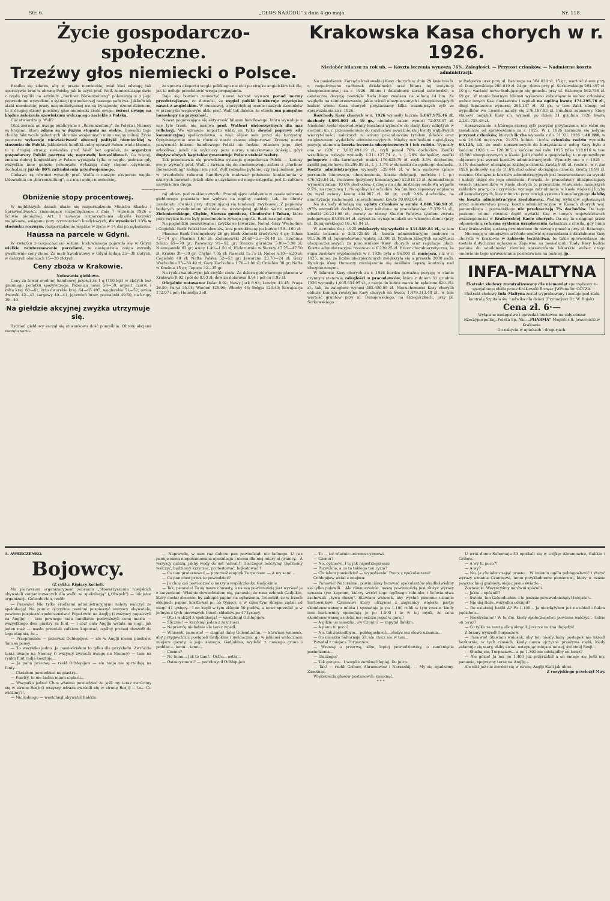Str. 6. „GŁOS NARODU" z dnia 4-go maja. Nr. 118.
Życie gospodarczo-społeczne.
Trzeźwy głos niemiecki o Polsce.
Rzadko się zdarza, aby w prasie niemieckiej miał ktoś odwagę tak uporczywie brać w obronę Polskę, jak to czyni prof. Wolf, zamieszczając dwie z rzędu repliki na artykuły „Berliner Börsenzeitung" polemizujące z jego poprzednimi wywodami o sytuacji gospodarczej naszego państwa. Jakkolwiek ataki niemieckiej prasy nacjonalistycznej nie są bynajmniej czemś dziwnem, to z drugiej strony poważny głos niemiecki zrobi swoje: zwróci uwagę na błędne założenia szowinizmu walczącego zaciekle z Polską.
Cóż stwierdza p. Wolf?
Otóż zwraca on uwagę publicyście z „Börsenzeitung", że Polska i Niemcy są krajami, które zdane są w dużym stopniu na siebie. Dowodzi tego choćby fakt wcale pokaźnych obrotów wzajemnych mimo wojny celnej. Życie poprostu wykazuje niewłaściwość obecnej polityki niemieckiej w stosunku do Polski. Jakkolwiek konflikt celny sprawił Polsce wiele kłopotu, to z drugiej strony, stwierdza prof. Wolf bez ogródek, że organizm gospodarczy Polski poczyna się naprawdę konsolidować. Co więcej, zmiana dobrej konjunktury w Polsce wystąpiła tylko w węglu, podczas gdy wszystkie inne gałęzie przemysłu wykazują duży stopień ożywienia, dochodzący już do 80% zatrudnienia przedwojennego.
Ciekawe są również wywody prof. Wolfa o naszym eksporcie węgla. Udowadnia on „Börsenzeitung", a z nią i opinji niemieckiej,
że sprawa eksportu węgla polskiego nie stoi po strajku angielskim tak źle, jak to usiłuje przedstawić wroga propaganda.
Daje się bowiem zauważyć nawet wzrost wywozu ponad normy przedstrajkowe, co dowodzi, że węgiel polski konkuruje zwycięsko nawet z angielskim. W rzeczowej, a przychylnej ocenie naszych stosunków w przemyśle węglowym idzie prof. Wolf tak daleko, że stawia mu pomyślne horoskopy na przyszłość.
Nawet pogarszająca się aktywność bilansu handlowego, która wywołuje u nas tyle trosk, nie nasuwa prof. Wolfowi niekorzystnych dla nas refleksyj. We wzroście importu widzi on tylko dowód poprawy siły konsumcyjnej społeczeństwa, a więc objaw sam przez się korzystny. Optymistycznie ocenia również nasze szanse eksportowe. Zresztą nawet pasywność bilansu handlowego Polski nie będzie, zdaniem jego, zbyt szkodliwa, jeżeli nie wykroczy poza normy umiarkowane (mäsig), gdyż dopływ obcych kapitałów gwarantuje Polsce stałość waluty.
Tak przedstawia się prawdziwa sytuacja gospodarcza Polski — kończy swoje wywody prof. Wolf. I zwraca się do anonimowego autora z „Berliner Börsenzeitung" zadając mu prof. Wolf rozsądne pytanie, czy racjonalnem jest w przededniu rokowań handlowych malować położenie kontrahenta w czarnych barwach. Jeżeli idzie o uzyskanie od niego ustępstw, jest to całkiem niewłaściwa droga.
———o———
Obniżenie stopy procentowej.
W najbliższych dniach ukaże się rozporządzenie Ministra Skarbu i Sprawiedliwości, zmieniające rozporządzenie z dnia 7 września 1926 o lichwie pieniężnej. Art. 1 nowego rozporządzenia określa korzyści majątkowe, osiągane przy czynnościach kredytowych, do wysokości 13% w stosunku rocznym. Rozporządzenie wejdzie w życie w 14 dni po ogłoszeniu.
Haussa na parcele w Gdyni.
W związku z rozpoczęciem sezonu budowlanego pojawiło się w Gdyni wielkie zainteresowanie parcelami, w następstwie czego wzrosły gwałtownie ceny ziemi. Za metr kwadratowy w Gdyni żądają 25—30 złotych, w dalszych okolicach 15—20 złotych.
Ceny zboża w Krakowie.
Notowania giełdowe.
Ceny za towar średniej handlowej jakości za 1 q (100 kg.) w złotych bez gminnego podatku spożywczego. Pszenica nowa 58—59, argent. czerw. i żółta kraj. 60—61, żyto dworskie kraj. 64—65 495, węgierskie 51—52, owies dworski 42—43, targowy 40—41, jęczmień brow. poznański 49.50, na krupy 39—40.
Na giełdzie akcyjnej zwyżka utrzymuje się.
Tydzień giełdowy zaczął się stosunkowo dość pomyślnie. Obroty akcjami zaczęto wczo-
raj odrazu pod znakiem zwyżki. Przemijające osłabienie w czasie zebrania giełdowego pozostało bez wpływu na ogólny nastrój, tak, że obroty zamknięto również przy utrzymującej się tendencji zwyżkowej. Z papierów będących przedmiotem obrotów na wczorajszej giełdzie warto wymienić Zieleniewskiego, Chybie, Siersza górnicza, Chodorów i Tohan, które przy zwyżce kursu były przedmiotem żywego popytu. Ruch na ogół silny.
Na pogiełdziu poszukiwane i zwyżkowe Jaworzno, Nobel, Gazy Wschodnie i Cegielski Bank Polski bez obrotów, lecz poszukiwany po kursie 158—160 zł.
Płacono: Bank Przemysłowy 26 gr; Bank Ziemski kredytowy 4 gr; Tohan 72—74 gr; Pharma 1.60 zł; Zieleniewski 24.60—25—24.40 zł; Trzebinia żelazo 69—70 gr; Parowozy 91—92 gr; Siersza górnicza 5.80—5.90 zł; Niemojowski 63 gr; Azoty 1.40—1.50 zł; Elektrownia w Sierszy 47.25—47.50 zł; Krakus 38—39 gr; Chybie 7.05 zł; Piasecki 15.75 zł; Nobel 6.10—6.20 zł; Cegielski 48 zł; Nafta Polska 52—53 gr; Jaworzno 23.70—24 zł; Gazy Wschodnie 33—33.40 zł; Gazy Zachodnie 1.70—1.80 zł; Ćmielów 38 gr; Nafta w Krośnie 15 gr; Tepege 32—35 gr.
Na rynku walutowym jak zwykle cisza. Za dolara gotówkowego płacono w Krakowie 8.92 i pół do 8.93 zł; dewiza dolarowa 8.94 i pół do 8.95 zł.
Oficjalnie notowano: Dolar 8.92; Nowy Jork 8.93; Londyn 43.45; Praga 26.50; Paryż 35.04; Wiedeń 125.96; Włochy 46; Belgja 124.40; Szwajcarja 172.07 i pół; Holandja 358.
Krakowska Kasa chorych w r. 1926.
Niedobór bilansu za rok ub. — Koszta leczenia wynoszą 76%. Zaległości. — Przyrost członków. — Nadmierne koszta administracji.
Na posiedzeniu Zarządu krakowskiej Kasy chorych w dniu 29 kwietnia b. r. rozpatrywano rachunek działalności oraz bilans tej instytucji ubezpieczeniowej za r. 1926. Bilans i działalność zarząd zatwierdził, a ostateczną decyzję powzięłe Rada Kasy zwołana na sobotę 14 bm. Ze względu na zainteresowanie, jakie wśród ubezpieczonych i ubezpieczających budzić winna Kasa chorych przytaczamy kilka ważniejszych cyfr ze sprawozdania za r. 1926.
Rozchody Kasy chorych w r. 1926 wynosiły łącznie 5,067.975,46 zł, dochody 4,995.901 zł. 49 gr., niedobór zatem wynosi 72.073.97 zł. Niedobór został spowodowany kosztami wyborów do Rady Kasy odbytych w sierpniu ub. r. przeniesieniem do rozchodów poważniejszej kwoty wątpliwych wierzytelności, należnych ze strony pracodawców tytułem składek oraz zwiększeniem wydatków administracyjnych. Między rozchodami największą pozycję stanowią koszta leczenia ubezpieczonych i ich rodzin. Wynosiły one w 1926 r. 3,802.494.19 zł., czyli ponad 76% dochodów. Zasiłki wszelkiego rodzaju wynosiły 1.311.127.74 z., t. j. 26% dochodów, zasiłki połogowe i dla karmiących matek 176.625.79 zł. czyli 3.5% dochodów, zasiłki pogrzebowe 85.299.89 zł., t. j. 1.7% w stosunku do ogólnego dochodu. Koszta administracyjne wynosiły 529.444 zł. w tem osobowe (płace personalu biurowego, ubezpieczenia, koszta delegacji, podróże i t. p.) 476.526.04 zł., rzeczowe (przybory kancelaryjne) 52.918.13 zł. Administracja wynosiła zatem 10.6% dochodów, z czego na administrację osobową wypada 9.5%, na rzeczową 1.1% ogólnych dochodów. Na fundusz zapasowy odpisano (w myśl ustawy kwotę 494.987 zł. 60 gr., czyli 9.9% dochodów, na amortyzację ruchomości i nieruchomości kwotę 39.892.64 zł.
Na dochody składają się: opłaty członków w sumie 4,848.766.90 zł. (95% wszystkich dochodów), kary nałożone na pracodawców 15.379.51 zł., odsetki 20.221.98 zł., zwroty ze strony Skarbu Państwa tytułem zwrotu połogowego 87.895.64 zł. czynsz za wynajem lokali we własnym domu (przy ul. Dunajewskiego) 16.763.94 zł.
W stosunku do r. 1925 zwiększyły się wydatki o 334.589.84 zł., w tem koszta leczenia o 203.725.69 zł., koszta administracyjne osobowe o 91.536.09 zł. (spowodowane wpłatą 53.000 zł. tytułem zaległych należytości ubezpieczeniowych za pracowników Kasy chorych oraz regulacje płac). Koszta administracyjne rzeczowe o 6.230.25 zł. Rzecz charakterystyczna, że suma zasiłków wypłaconych w r. 1926 była o 96.000 zł. mniejsza, niż w r. 1925, mimo, że liczba ubezpieczonych zwiększyła się o przeszło 2000 osób. Dyrekcja Kasy tłumaczy zmniejszenie się zasiłków lepszą kontrolą nad ubezpieczonymi.
W bilansie Kasy chorych za r. 1926 bardzo poważną pozycję w stanie czynnym stanowią zaległości u pracodawców, które z dniem 31 grudnia 1926 wynosiły 1,005.634.95 zł., z czego do końca marca br. splacono 620.154 zł., tak, że zaległość wynosi 385.480.95 zł. Nieruchomości Kasy chorych oblicza komisja rewizyjna Kasy chorych na kwotę 1.479.313.48 zł., w tem wartość gruntów przy ul. Dunajewskiego, na Grzegórzkach, przy pl. Serkowskiego
w Podgórzu oraz przy ul. Batorego na 364.038 zł. 15 gr., wartość domu przy ul. Dunajewskiego 288.019 zł. 24 gr., domu przy pl. Serkowskiego 264.497 zł. 10 gr., wartość nowo budującego się gmachu przy ul. Batorego 562.758 zł. 69 gr., W stanie biernym bilansu wykazano zobowiązania wobec członków, wobec innych Kas, dostawców i szpitali na ogólną kwotę 174.295.76 zł., długi hipoteczne wynoszą 294.187 zł. 93 gr., w tem Zakł. ubezp. od wypadków we Lwowie należy się 276.187.93 zł. Fundusz zapasowy, który stanowi majątek Kasy ch. wynosił po dzień 31 grudnia 1926 kwotę 2,281.735.48 zł.
Sprawozdanie, z którego szereg cyfr powyżej przytoczono, nie różni się zasadniczo od sprawozdania za r. 1925. W r. 1926 zaznacza się jedynie przyrost członków, których liczba wynosiła z dn. 31 XII. 1926 r. 48.180, w tem 26.306 mężczyzn, 21.874 kobiet. Liczba członków rodzin wynosiła 60.125, tak, że osób uprawnionych do korzystania z usług Kasy było z końcem 1926 r. — 128.305, z końcem zaś roku 1925 tylko 118.016 w tem 45.880 ubezpieczonych w Kasie. Jeśli chodzi o gospodarkę, to niepomyślnym objawem jest wzrost kosztów administracyjnych. Wynosiły one w r. 1925 — 9.1% dochodów, obciążając każdego członka kwotą 9.40 zł. rocznie, w r. zaś 1926 podniosły się do 10.6% dochodów, obciążając członka kwotą 10.99 zł. rocznie. Obciążenie kosztów administracyjnych jest bezwarunkowo za wysoki i należy dążyć do jego obniżenia. Prawda, że pracodawcy ubezpieczający swoich pracowników w Kasie chorych to przeważnie właściciele mniejszych zakładów pracy, co oczywiście wymaga zatrudniania w Kasie większej liczby sił kancelaryjnych, lecz mimo to przy rewizji systemu kancelaryjnego dałoby się koszta administracyjne zredukować. Według wykazów ogłoszonych przez ministerstwo pracy, koszta administracyjne w Kasach chorych woj. pomorskiego i poznańskiego nie przekraczają 7% dochodów. Do tego poziomu winne również dojść wydatki Kas w innych województwach wszczególności w Krakowskiej Kasie chorych. Da się to osiągnąć przez odpowiednią reformę systemu urzędowania zwłaszcza z chwilą, gdy biura Kasy krakowskiej zostaną przeniesione do nowego gmachu przy ul. Batorego.
Nie mogę w niniejszym artykule omówić sprawozdania z działalności Kasy chorych w Krakowie w zakresie lecznictwa, bo takie sprawozdanie nie zostało dotychczas ogłoszone. Zapewne na posiedzeniu Rady Kasy będzie podane do wiadomości również sprawozdanie lekarskie wobec czego omówienie tego sprawozdania pozostawiam na później. jp.
INFA-MALTYNA
Ekstrakt słodowy zneutralizowany dla niemowląt sporządzony ze specjalnego słodu przez Krakowski Browar JWPana br. GÖTZA.
Ekstrakt słodowy Infa-Maltyna został wypróbowany i zostaje pod stałą kontrolą Szpitala św. Ludwika dla dzieci (Prymarjusz Dr. W. Bujak).
Cena zł. 6·—
Wyłączne zastępstwo i sprzedaż hurtowna na cały obszar Rzeczypospolitej, Polska Sp. Akc. „PHARMA" Magister B. Jawornicki w Krakowie.
Do nabycia w aptekach i drogerjach.
A. AWERCZENKO.
Bojowcy.
(Z cyklu: Kipiący kocioł).
Na pierwszem organizacyjnem zebraniu „Stowarzyszenia rosyjskich obywateli zorganizowanych dla walki ze spekulacją" („Obspek") — inicjator organizacji, Golenduchin, rzekł:
— Panowie! Nie tylko środkami administracyjnymi należy walczyć ze spekulacją! Na pomoc ojczyźnie powinni pospieszyć wszyscy obywatele, powinno pospieszć społeczeństwo! Popatrzcie na Anglję (i wszyscy popatrzyli na Anglję) — tam pewnego razu handlarze podwyższyli cenę masła — wszystkiego dwa piastry za funt — i cóż! cała Anglja wstała na nogi, jak jeden mąż — masło przestali całkiem kupować, ogólny protest doszedł do tego stopnia, że...
— Przepraszam — przerwał Ochłopijew. — ale w Anglji niema piastrów. Tam są pensy.
— To wszystko jedno. Ja powiedziałem to tylko dla przykładu. Zwróćcie teraz uwagę na Niemcy (i wszyscy zwrócili uwagę na Niemcy) — tam na rynku funt radja kosztuje...
— Ja panu przerwę — rzekł Ochłopijew — ale radja nie sprzedają na funty...
— Chciałem powiedzieć na piastry...
— Piastry, to nie żadna miara ciężaru...
— Wszystko jedno! Chcę właśnie powiedzieć że jeśli my teraz zwrócimy się w stronę Rosji (i wszyscy odrazu zwrócili się w stronę Rosji) — to... Co widzimy?!,
— Nic ładnego — westchnął obywatel Babkin.
— Naprawdę, w sam raz dobrze pan powiedział: nic ładnego. U nas panuje sama niepohamowana spekulacja i niema dla niej miary ni granicy... A wszyscy milczą, jakby wody do ust nabrali!! Dlaczegoż milczymy. Będziemy walczyć, będziemy krzyczeć, protestować, bojkotować!!
— Co tam protestować — przerwał sceptyk Turpaczew. — A my sami...
— Co pan chce przez to powiedzieć?
— Ja chcę coś powiedzieć o naszym współczłonku Gadjokinie.
— Tak, panowie! To są nasze chwasty, a na szą powinnością jest wyrwać je z korzeniami. Właśnie dowiedziałem się, panowie, że nasz członek Gadjokin, który dostał zlecenie, by zakupić papier na ogłoszenia, twierdził, że w trzech sklepach papier kosztował po 55 tysięcy, a w czwartym sklepie żądali od niego 41 tysięcy... I on kupił w tym sklepie 50 pudów, a teraz sprzedał je w jednym z tych pierwszych trzech składów po 47 tysięcy.
— Oto i walczył z spekulacją! — westchnął Ochłopijew.
— Ślicznie! — krzyknął jeden z zazdrości.
— Naprawdę nieładnie ale teraz wpadł.
— Wniosek, panowie! — ciągnął dalej Golenduchin. — Stawiam wniosek, aby przygwoździć postępek Gadjokina i uwidocznić go w jakiemś widocznem miejscu gazety, a jego samego, Gadjokina, wydalić z naszego grona i poddać.... temu... temu...
— Czemu?
— No temu... Jak to tam?.. Ostro... ostra...
— Ostracyzmowi? — podchwycił Ochłopijew
— To — to! właśnie ostremu cyzmowi.
— Czemu?
— No, cyzmowi. I to jak najostrzejszemu
— Pozwólcie, a co to takiego ten cyzm?
— Chciałem powiedzieć — wypędzenie! Precz z spekulantami!
Ochłopijew wstał z miejsca:
— Panowie! Naturalnie, powinniśmy bicować spekulantów skądkolwiekby się tylko pojawili... Ale równocześnie, naszą powinnością jest złożyć wyrazy uznania tym kupcom, którzy wśród tego ogólnego rabunku i lichwiarstwa zachowali „żywą duszę". Stawiam wniosek, aby wysłać pisemne uznanie hurtownikowi Czunnowi który otrzymał z zagranicy większą partję skondensowanego mleka i sprzedaje je po 1.100 rubli w tym czasie, kiedy inni hurtownicy sprzedają je po 1.500 i to w tej myśli, że cena skondensowanego mleka ma jeszcze pójść w górę!!
— A gdzie on mieszka, ów Czunin? — zapytał Babkin.
— A panu to poco?
— No, tak zaszedłbym... pobłogosławić... złożyć mu słowa uznania...
— On mieszka Sobornaja 53, ale rzecz nie w tem...
Powstał z miejsca Turpaczew.
— Wnoszę o przerwę, albo, lepiej powiedziawszy, o zamknięcie posiedzenia...
— Dlaczego?
— Tak gorąco... I wogóle zamknąć lepiej. Do jutra.
— Tak! — rzekli Gribow, Abramowicz i Naranskij. — My się zgadzamy. Zamknąć.
Większością głosów postanowili: zamknąć.
* * *
U wrót domu Sobornaja 53 spotkali się w trójkę: Abramowicz, Babkin i Gribow.
— A wy tu poco?!
— A wy?
— No, ja chciałem zająć prosto... W imieniu ogółu pobłogosławić i złożyć wyrazy uznania Czuninowi, temu przykładnemu pionierowi, który w czasie powszechnej grabieży, siejąc jasne światło...
Zostawcie. Wszyscyśmy narówni spóźnili.
— Jakto... spóźnili?
— Swinia, ten Golenduchin. I to jeszcze przewodniczący! Inicjator...
— Nie daj Boże, wszystko odkupił?
— Do ostatniej bańki A? Po 1.100... Ja niezdążyłem już na obiad i fiakra pędziłem...
— Niesłychane!! W te dni, kiedy społeczeństwo powinno walczyć... Gdzie on teraz?
— Co tylko za tamtą ulicą skręcił. Jeszcze można dopędzić.
Z bramy wyszedł Turpaczew.
— Panowie! Stawiam wniosek, aby ten niesłychany postępek nie uszedł bezkarnie, w tych czasach, kiedy nasza ojczyzna przeżywa męki, kiedy załamuje się stary, słaby świat, ustępując miejsca nowej, świetnej Rosji...
— Słuchajcie, Turpaczew... a po 1.300 nie odstąpiłby on teraz?
— Ale gdzie! Ja mu po 1.400 już przyrzekał a on śmieje się Jeśli my, panowie, spojrzymy teraz na Anglję...
Ale nikt już nie zwrócił się w stronę Anglji Stali jak ubici.
Z rosyjskiego przełożył May.